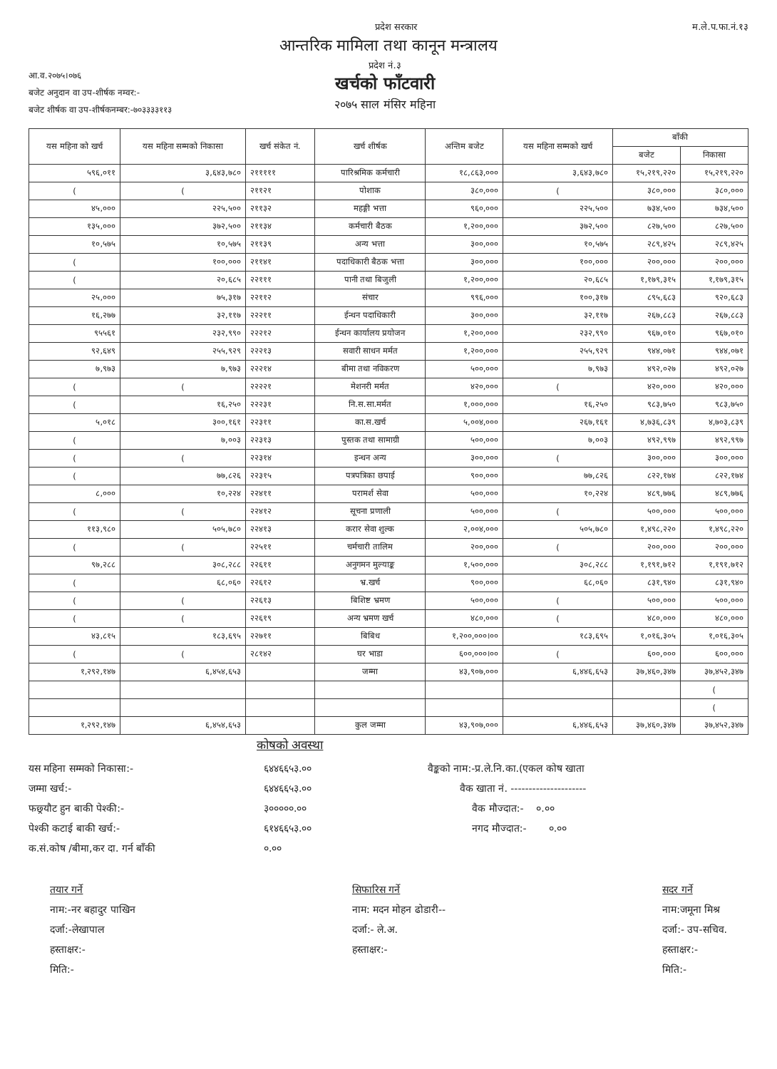प्रदेश सरकार म.ले.प.फा.नं.१३
आन्तरिक मामिला तथा कानून मन्त्रालय
आ.व.२०७५।०७६
बजेट अनुदान वा उप-शीर्षक नम्वर:-
बजेट शीर्षक वा उप-शीर्षकनम्बर:-७०३३३३११३
प्रदेश नं.३
खर्चको फाँटवारी
२०७५ साल मंसिर महिना
| यस महिना को खर्च | यस महिना सम्मको निकासा | खर्च संकेत नं. | खर्च शीर्षक | अन्तिम बजेट | यस महिना सम्मको खर्च | बाँकी | |
| --- | --- | --- | --- | --- | --- | --- | --- |
| | | | | | | बजेट | निकासा |
| ५९६,०११ | ३,६४३,७८० | २१११११ | पारिश्रमिक कर्मचारी | १८,८६३,००० | ३,६४३,७८० | १५,२१९,२२० | १५,२१९,२२० |
| ( | ( | २११२१ | पोशाक | ३८०,००० | ( | ३८०,००० | ३८०,००० |
| ४५,००० | २२५,५०० | २११३२ | महङ्गी भत्ता | ९६०,००० | २२५,५०० | ७३४,५०० | ७३४,५०० |
| १३५,००० | ३७२,५०० | २११३४ | कर्मचारी बैठक | १,२००,००० | ३७२,५०० | ८२७,५०० | ८२७,५०० |
| १०,५७५ | १०,५७५ | २११३९ | अन्य भत्ता | ३००,००० | १०,५७५ | २८९,४२५ | २८९,४२५ |
| ( | १००,००० | २११४१ | पदाधिकारी बैठक भत्ता | ३००,००० | १००,००० | २००,००० | २००,००० |
| ( | २०,६८५ | २२१११ | पानी तथा बिजुली | १,२००,००० | २०,६८५ | १,१७९,३१५ | १,१७९,३१५ |
| २५,००० | ७५,३१७ | २२११२ | संचार | ९९६,००० | १००,३१७ | ८९५,६८३ | ९२०,६८३ |
| १६,२७७ | ३२,११७ | २२२११ | ईन्धन पदाधिकारी | ३००,००० | ३२,११७ | २६७,८८३ | २६७,८८३ |
| ९५५६१ | २३२,९९० | २२२१२ | ईन्धन कार्यालय प्रयोजन | १,२००,००० | २३२,९९० | ९६७,०१० | ९६७,०१० |
| ९२,६४९ | २५५,९२९ | २२२१३ | सवारी साधन मर्मत | १,२००,००० | २५५,९२९ | ९४४,०७१ | ९४४,०७१ |
| ७,९७३ | ७,९७३ | २२२१४ | बीमा तथा नविकरण | ५००,००० | ७,९७३ | ४९२,०२७ | ४९२,०२७ |
| ( | ( | २२२२१ | मेशनरी मर्मत | ४२०,००० | ( | ४२०,००० | ४२०,००० |
| ( | १६,२५० | २२२३१ | नि.स.सा.मर्मत | १,०००,००० | १६,२५० | ९८३,७५० | ९८३,७५० |
| ५,०१८ | ३००,१६१ | २२३११ | का.स.खर्च | ५,००४,००० | २६७,१६१ | ४,७३६,८३९ | ४,७०३,८३९ |
| ( | ७,००३ | २२३१३ | पुस्तक तथा सामाग्री | ५००,००० | ७,००३ | ४९२,९९७ | ४९२,९९७ |
| ( | ( | २२३१४ | इन्धन अन्य | ३००,००० | ( | ३००,००० | ३००,००० |
| ( | ७७,८२६ | २२३१५ | पत्रपत्रिका छपाई | ९००,००० | ७७,८२६ | ८२२,१७४ | ८२२,१७४ |
| ८,००० | १०,२२४ | २२४११ | परामर्श सेवा | ५००,००० | १०,२२४ | ४८९,७७६ | ४८९,७७६ |
| ( | ( | २२४१२ | सूचना प्रणाली | ५००,००० | ( | ५००,००० | ५००,००० |
| ११३,९८० | ५०५,७८० | २२४१३ | करार सेवा शुल्क | २,००४,००० | ५०५,७८० | १,४९८,२२० | १,४९८,२२० |
| ( | ( | २२५११ | चर्मचारी तालिम | २००,००० | ( | २००,००० | २००,००० |
| ९७,२८८ | ३०८,२८८ | २२६११ | अनुगमन मुल्याङ्क | १,५००,००० | ३०८,२८८ | १,१९१,७१२ | १,१९१,७१२ |
| ( | ६८,०६० | २२६१२ | भ्र.खर्च | ९००,००० | ६८,०६० | ८३१,९४० | ८३१,९४० |
| ( | ( | २२६१३ | बिशिष्ट भ्रमण | ५००,००० | ( | ५००,००० | ५००,००० |
| ( | ( | २२६१९ | अन्य भ्रमण खर्च | ४८०,००० | ( | ४८०,००० | ४८०,००० |
| ४३,८१५ | १८३,६९५ | २२७११ | बिबिध | १,२००,०००।०० | १८३,६९५ | १,०१६,३०५ | १,०१६,३०५ |
| ( | ( | २८१४२ | घर भाडा | ६००,०००।०० | ( | ६००,००० | ६००,००० |
| १,२९२,१४७ | ६,४५४,६५३ | | जम्मा | ४३,९०७,००० | ६,४४६,६५३ | ३७,४६०,३४७ | ३७,४५२,३४७ |
| | | | | | | | ( |
| | | | | | | | ( |
| १,२९२,१४७ | ६,४५४,६५३ | | कुल जम्मा | ४३,९०७,००० | ६,४४६,६५३ | ३७,४६०,३४७ | ३७,४५२,३४७ |
कोषको अवस्था
यस महिना सम्मको निकासा:-
जम्मा खर्च:-
फछ्र्यौट हुन बाकी पेश्की:-
पेश्की कटाई बाकी खर्च:-
क.सं.कोष /बीमा,कर दा. गर्न बाँकी
६४४६६५३.००
६४४६६५३.००
३०००००.००
६१४६६५३.००
०.००
वैङ्कको नाम:-प्र.ले.नि.का.(एकल कोष खाता
वैक खाता नं. ---------------------
वैक मौज्दात:- ०.००
नगद मौज्दात:- ०.००
तयार गर्ने
नाम:-नर बहादुर पाखिन
दर्जा:-लेखापाल
हस्ताक्षर:-
मिति:-
सिफारिस गर्ने
नाम: मदन मोहन ढोडारी--
दर्जा:- ले.अ.
हस्ताक्षर:-
सदर गर्ने
नाम:जमूना मिश्र
दर्जा:- उप-सचिव.
हस्ताक्षर:-
मिति:-